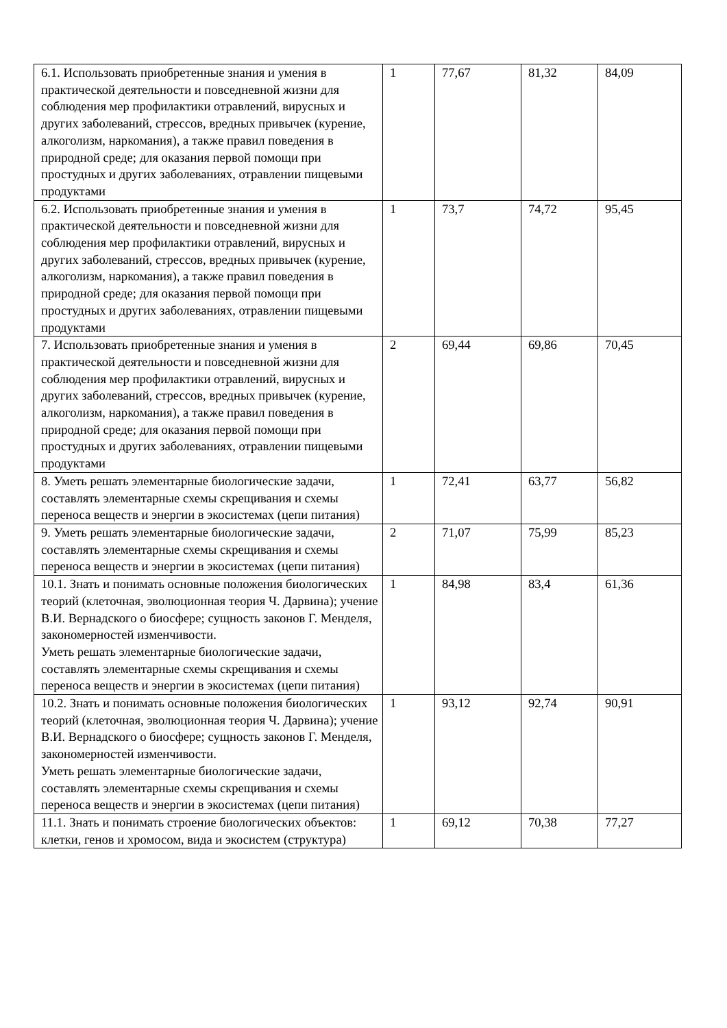| 6.1. Использовать приобретенные знания и умения в практической деятельности и повседневной жизни для соблюдения мер профилактики отравлений, вирусных и других заболеваний, стрессов, вредных привычек (курение, алкоголизм, наркомания), а также правил поведения в природной среде; для оказания первой помощи при простудных и других заболеваниях, отравлении пищевыми продуктами | 1 | 77,67 | 81,32 | 84,09 |
| 6.2. Использовать приобретенные знания и умения в практической деятельности и повседневной жизни для соблюдения мер профилактики отравлений, вирусных и других заболеваний, стрессов, вредных привычек (курение, алкоголизм, наркомания), а также правил поведения в природной среде; для оказания первой помощи при простудных и других заболеваниях, отравлении пищевыми продуктами | 1 | 73,7 | 74,72 | 95,45 |
| 7. Использовать приобретенные знания и умения в практической деятельности и повседневной жизни для соблюдения мер профилактики отравлений, вирусных и других заболеваний, стрессов, вредных привычек (курение, алкоголизм, наркомания), а также правил поведения в природной среде; для оказания первой помощи при простудных и других заболеваниях, отравлении пищевыми продуктами | 2 | 69,44 | 69,86 | 70,45 |
| 8. Уметь решать элементарные биологические задачи, составлять элементарные схемы скрещивания и схемы переноса веществ и энергии в экосистемах (цепи питания) | 1 | 72,41 | 63,77 | 56,82 |
| 9. Уметь решать элементарные биологические задачи, составлять элементарные схемы скрещивания и схемы переноса веществ и энергии в экосистемах (цепи питания) | 2 | 71,07 | 75,99 | 85,23 |
| 10.1. Знать и понимать основные положения биологических теорий (клеточная, эволюционная теория Ч. Дарвина); учение В.И. Вернадского о биосфере; сущность законов Г. Менделя, закономерностей изменчивости. Уметь решать элементарные биологические задачи, составлять элементарные схемы скрещивания и схемы переноса веществ и энергии в экосистемах (цепи питания) | 1 | 84,98 | 83,4 | 61,36 |
| 10.2. Знать и понимать основные положения биологических теорий (клеточная, эволюционная теория Ч. Дарвина); учение В.И. Вернадского о биосфере; сущность законов Г. Менделя, закономерностей изменчивости. Уметь решать элементарные биологические задачи, составлять элементарные схемы скрещивания и схемы переноса веществ и энергии в экосистемах (цепи питания) | 1 | 93,12 | 92,74 | 90,91 |
| 11.1. Знать и понимать строение биологических объектов: клетки, генов и хромосом, вида и экосистем (структура) | 1 | 69,12 | 70,38 | 77,27 |